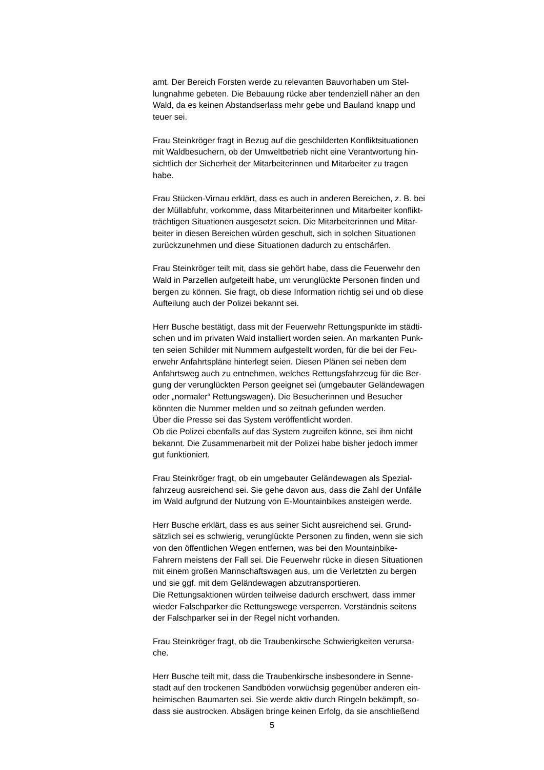amt. Der Bereich Forsten werde zu relevanten Bauvorhaben um Stel-
lungnahme gebeten. Die Bebauung rücke aber tendenziell näher an den
Wald, da es keinen Abstandserlass mehr gebe und Bauland knapp und
teuer sei.
Frau Steinkröger fragt in Bezug auf die geschilderten Konfliktsituationen
mit Waldbesuchern, ob der Umweltbetrieb nicht eine Verantwortung hin-
sichtlich der Sicherheit der Mitarbeiterinnen und Mitarbeiter zu tragen
habe.
Frau Stücken-Virnau erklärt, dass es auch in anderen Bereichen, z. B. bei
der Müllabfuhr, vorkomme, dass Mitarbeiterinnen und Mitarbeiter konflikt-
trächtigen Situationen ausgesetzt seien. Die Mitarbeiterinnen und Mitar-
beiter in diesen Bereichen würden geschult, sich in solchen Situationen
zurückzunehmen und diese Situationen dadurch zu entschärfen.
Frau Steinkröger teilt mit, dass sie gehört habe, dass die Feuerwehr den
Wald in Parzellen aufgeteilt habe, um verunglückte Personen finden und
bergen zu können. Sie fragt, ob diese Information richtig sei und ob diese
Aufteilung auch der Polizei bekannt sei.
Herr Busche bestätigt, dass mit der Feuerwehr Rettungspunkte im städti-
schen und im privaten Wald installiert worden seien. An markanten Punk-
ten seien Schilder mit Nummern aufgestellt worden, für die bei der Feu-
erwehr Anfahrtspläne hinterlegt seien. Diesen Plänen sei neben dem
Anfahrtsweg auch zu entnehmen, welches Rettungsfahrzeug für die Ber-
gung der verunglückten Person geeignet sei (umgebauter Geländewagen
oder „normaler“ Rettungswagen). Die Besucherinnen und Besucher
könnten die Nummer melden und so zeitnah gefunden werden.
Über die Presse sei das System veröffentlicht worden.
Ob die Polizei ebenfalls auf das System zugreifen könne, sei ihm nicht
bekannt. Die Zusammenarbeit mit der Polizei habe bisher jedoch immer
gut funktioniert.
Frau Steinkröger fragt, ob ein umgebauter Geländewagen als Spezial-
fahrzeug ausreichend sei. Sie gehe davon aus, dass die Zahl der Unfälle
im Wald aufgrund der Nutzung von E-Mountainbikes ansteigen werde.
Herr Busche erklärt, dass es aus seiner Sicht ausreichend sei. Grund-
sätzlich sei es schwierig, verunglückte Personen zu finden, wenn sie sich
von den öffentlichen Wegen entfernen, was bei den Mountainbike-
Fahrern meistens der Fall sei. Die Feuerwehr rücke in diesen Situationen
mit einem großen Mannschaftswagen aus, um die Verletzten zu bergen
und sie ggf. mit dem Geländewagen abzutransportieren.
Die Rettungsaktionen würden teilweise dadurch erschwert, dass immer
wieder Falschparker die Rettungswege versperren. Verständnis seitens
der Falschparker sei in der Regel nicht vorhanden.
Frau Steinkröger fragt, ob die Traubenkirsche Schwierigkeiten verursa-
che.
Herr Busche teilt mit, dass die Traubenkirsche insbesondere in Senne-
stadt auf den trockenen Sandböden vorwüchsig gegenüber anderen ein-
heimischen Baumarten sei. Sie werde aktiv durch Ringeln bekämpft, so-
dass sie austrocken. Absägen bringe keinen Erfolg, da sie anschließend
5